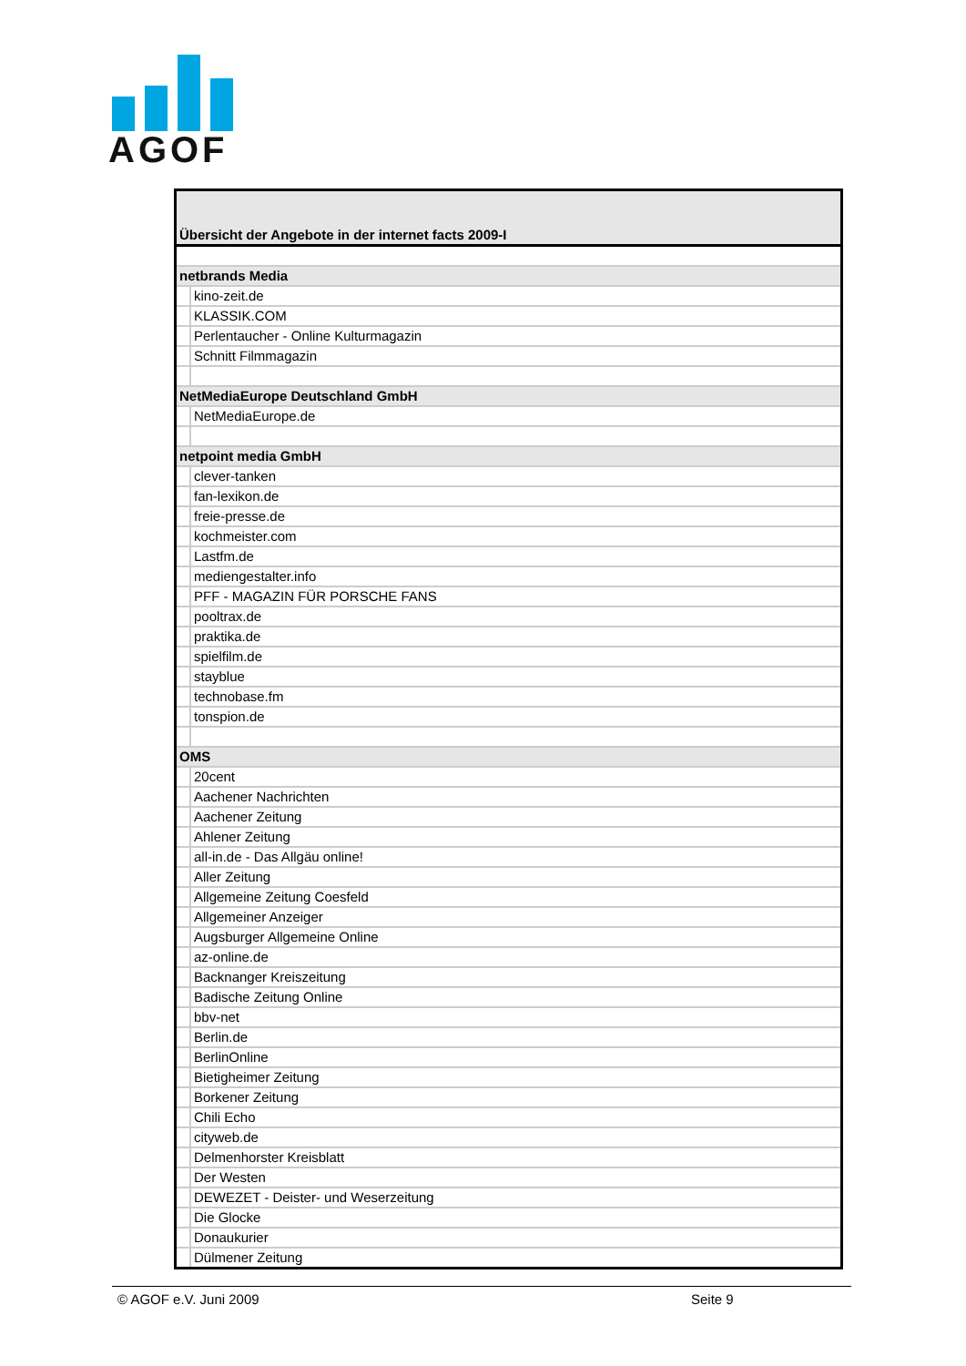AGOF
| Übersicht der Angebote in der internet facts 2009-I | |
| netbrands Media | |
| | kino-zeit.de |
| | KLASSIK.COM |
| | Perlentaucher - Online Kulturmagazin |
| | Schnitt Filmmagazin |
| NetMediaEurope Deutschland GmbH | |
| | NetMediaEurope.de |
| netpoint media GmbH | |
| | clever-tanken |
| | fan-lexikon.de |
| | freie-presse.de |
| | kochmeister.com |
| | Lastfm.de |
| | mediengestalter.info |
| | PFF - MAGAZIN FÜR PORSCHE FANS |
| | pooltrax.de |
| | praktika.de |
| | spielfilm.de |
| | stayblue |
| | technobase.fm |
| | tonspion.de |
| OMS | |
| | 20cent |
| | Aachener Nachrichten |
| | Aachener Zeitung |
| | Ahlener Zeitung |
| | all-in.de - Das Allgäu online! |
| | Aller Zeitung |
| | Allgemeine Zeitung Coesfeld |
| | Allgemeiner Anzeiger |
| | Augsburger Allgemeine Online |
| | az-online.de |
| | Backnanger Kreiszeitung |
| | Badische Zeitung Online |
| | bbv-net |
| | Berlin.de |
| | BerlinOnline |
| | Bietigheimer Zeitung |
| | Borkener Zeitung |
| | Chili Echo |
| | cityweb.de |
| | Delmenhorster Kreisblatt |
| | Der Westen |
| | DEWEZET - Deister- und Weserzeitung |
| | Die Glocke |
| | Donaukurier |
| | Dülmener Zeitung |
© AGOF e.V. Juni 2009 Seite 9